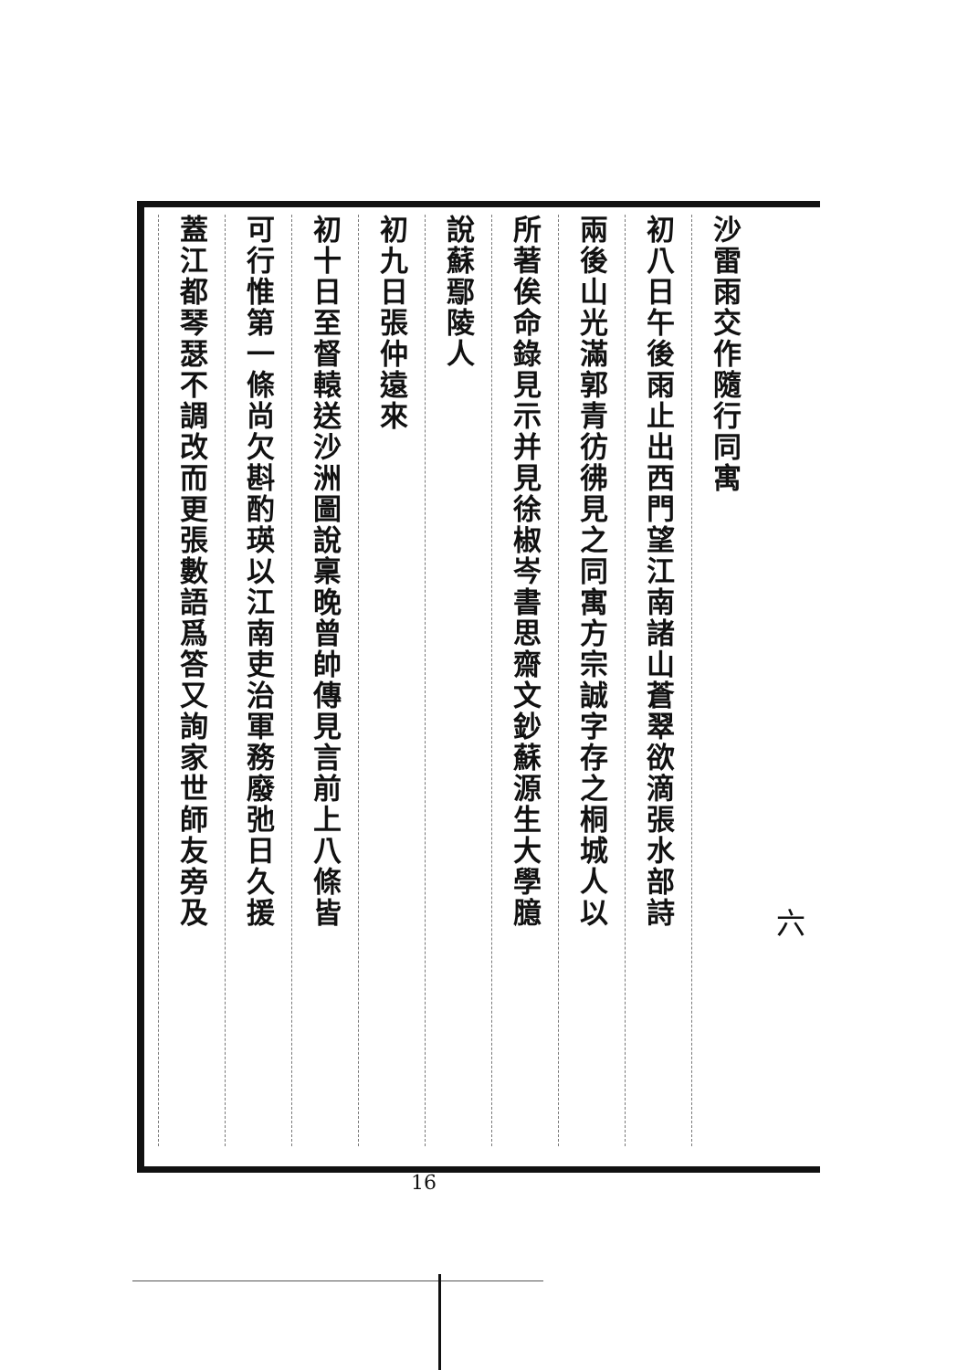沙雷雨交作隨行同寓
初八日午後雨止出西門望江南諸山蒼翠欲滴張水部詩
兩後山光滿郭青彷彿見之同寓方宗誠字存之桐城人以
所著俟命錄見示并見徐椒岑書思齋文鈔蘇源生大學臆
說蘇鄢陵人
初九日張仲遠來
初十日至督轅送沙洲圖說稟晚曾帥傳見言前上八條皆
可行惟第一條尚欠斟酌瑛以江南吏治軍務廢弛日久援
蓋江都琴瑟不調改而更張數語爲答又詢家世師友旁及
六
16